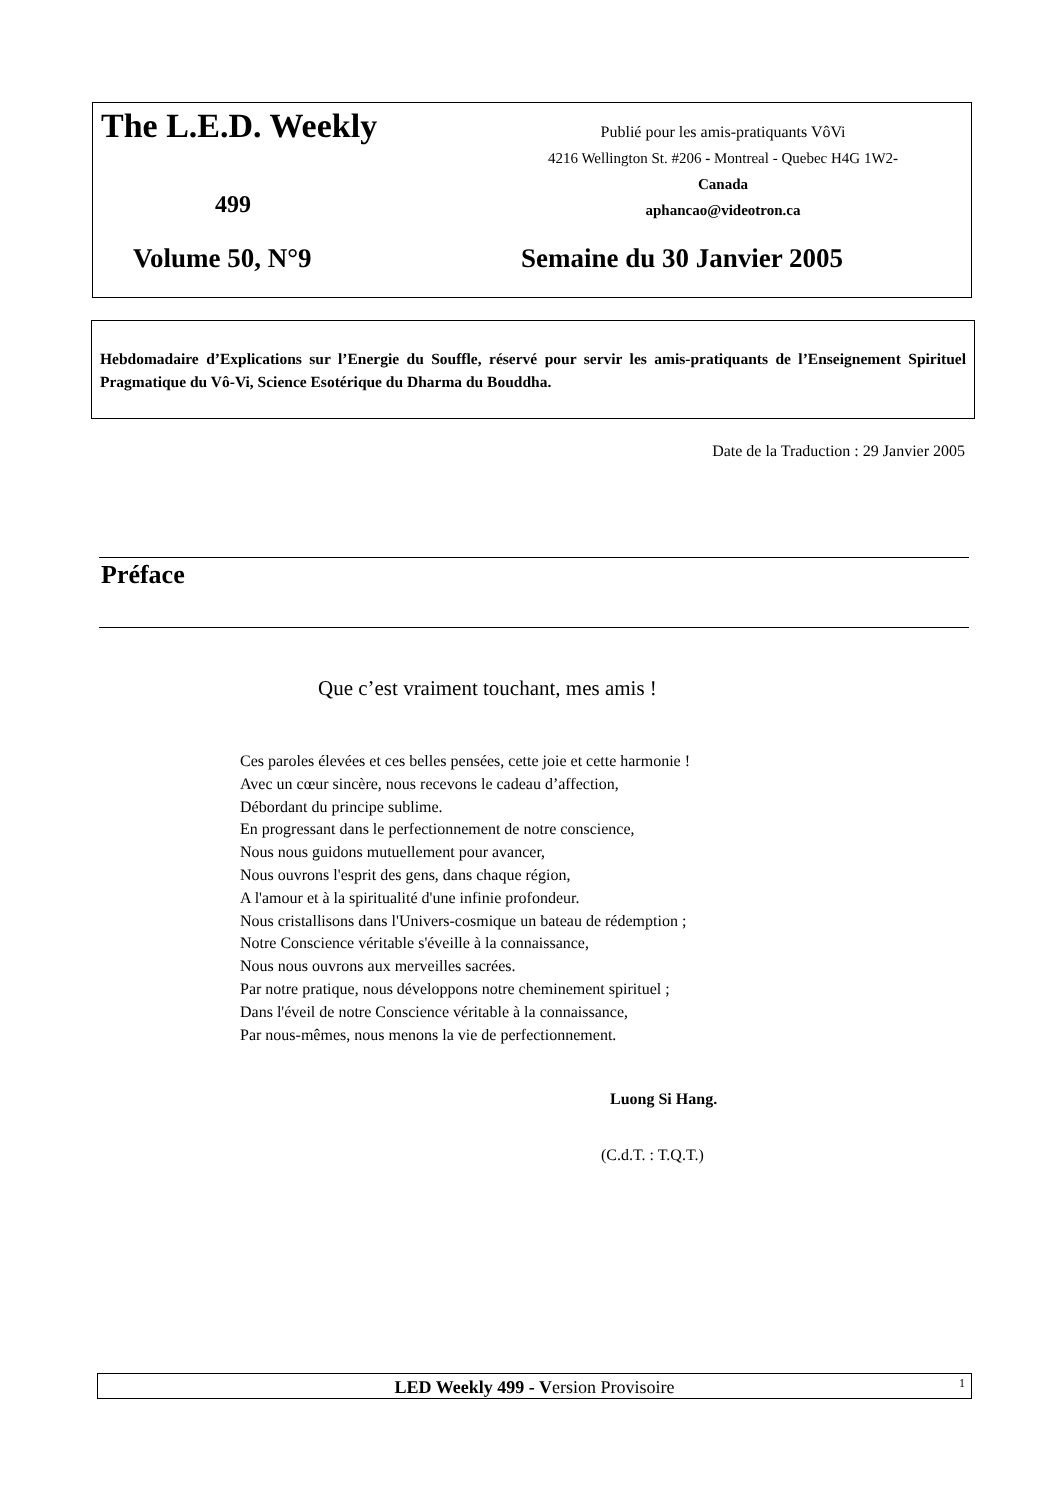The L.E.D. Weekly
Publié pour les amis-pratiquants VôVi
4216 Wellington St. #206 - Montreal - Quebec H4G 1W2- Canada
aphancao@videotron.ca
499
Volume 50, N°9 Semaine du 30 Janvier 2005
Hebdomadaire d’Explications sur l’Energie du Souffle, réservé pour servir les amis-pratiquants de l’Enseignement Spirituel Pragmatique du Vô-Vi, Science Esotérique du Dharma du Bouddha.
Date de la Traduction : 29 Janvier 2005
Préface
Que c’est vraiment touchant, mes amis !
Ces paroles élevées et ces belles pensées, cette joie et cette harmonie !
Avec un cœur sincère, nous recevons le cadeau d’affection,
Débordant du principe sublime.
En progressant dans le perfectionnement de notre conscience,
Nous nous guidons mutuellement pour avancer,
Nous ouvrons l'esprit des gens, dans chaque région,
A l'amour et à la spiritualité d'une infinie profondeur.
Nous cristallisons dans l'Univers-cosmique un bateau de rédemption ;
Notre Conscience véritable s'éveille à la connaissance,
Nous nous ouvrons aux merveilles sacrées.
Par notre pratique, nous développons notre cheminement spirituel ;
Dans l'éveil de notre Conscience véritable à la connaissance,
Par nous-mêmes, nous menons la vie de perfectionnement.
Luong Si Hang.
(C.d.T. : T.Q.T.)
LED Weekly 499 - Version Provisoire 1